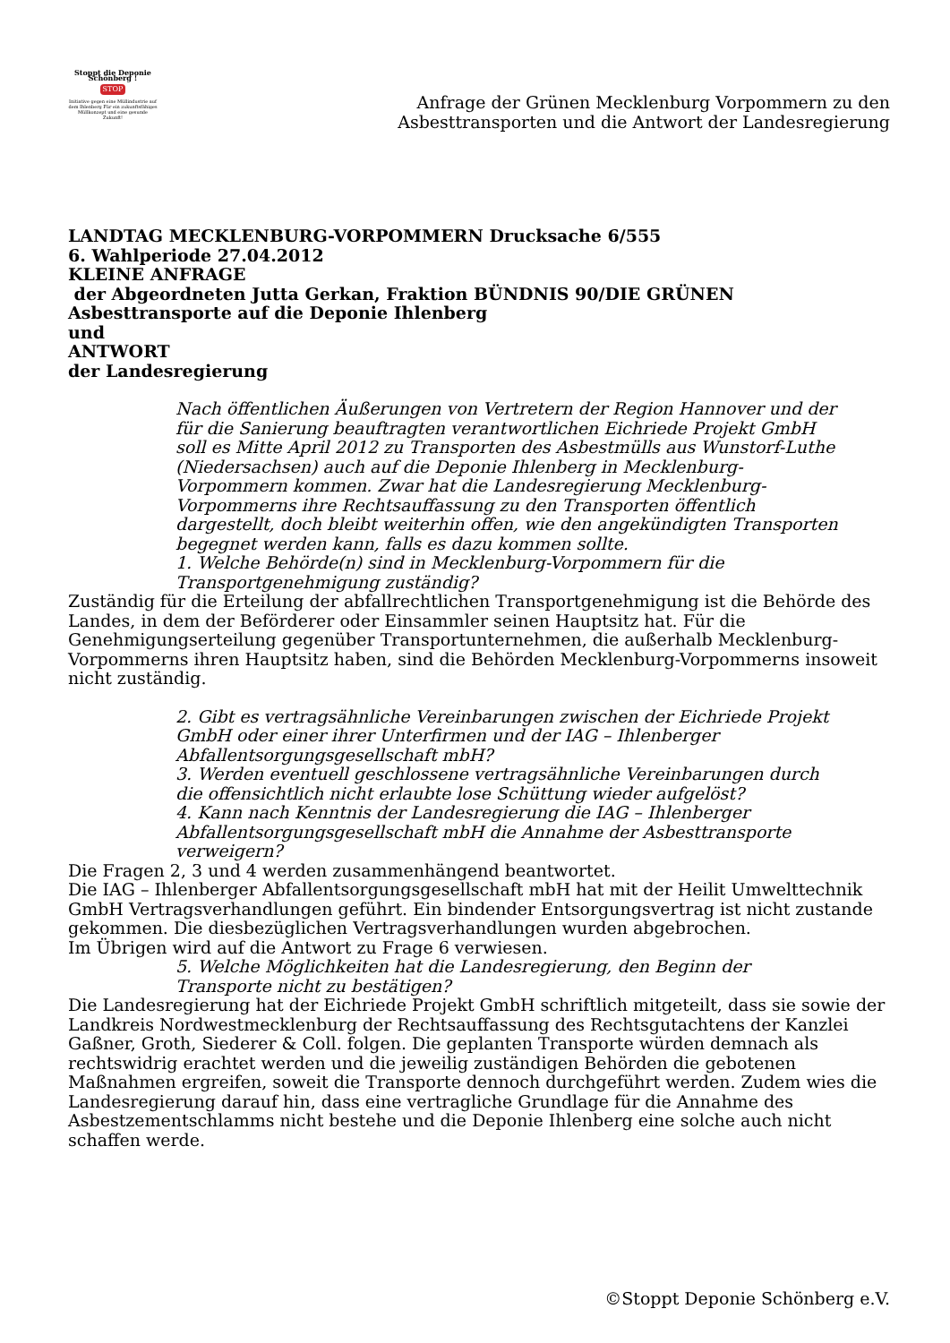Stoppt die Deponie Schönberg !
STOP
Initiative gegen eine Müllindustrie auf dem Ihlenberg Für ein zukunftsfähiges Müllkonzept und eine gesunde Zukunft!
Anfrage der Grünen Mecklenburg Vorpommern zu den
Asbesttransporten und die Antwort der Landesregierung
LANDTAG MECKLENBURG-VORPOMMERN Drucksache 6/555
6. Wahlperiode 27.04.2012
KLEINE ANFRAGE
der Abgeordneten Jutta Gerkan, Fraktion BÜNDNIS 90/DIE GRÜNEN
Asbesttransporte auf die Deponie Ihlenberg
und
ANTWORT
der Landesregierung
Nach öffentlichen Äußerungen von Vertretern der Region Hannover und der für die Sanierung beauftragten verantwortlichen Eichriede Projekt GmbH soll es Mitte April 2012 zu Transporten des Asbestmülls aus Wunstorf-Luthe (Niedersachsen) auch auf die Deponie Ihlenberg in Mecklenburg-Vorpommern kommen. Zwar hat die Landesregierung Mecklenburg-Vorpommerns ihre Rechtsauffassung zu den Transporten öffentlich dargestellt, doch bleibt weiterhin offen, wie den angekündigten Transporten begegnet werden kann, falls es dazu kommen sollte.
1. Welche Behörde(n) sind in Mecklenburg-Vorpommern für die Transportgenehmigung zuständig?
Zuständig für die Erteilung der abfallrechtlichen Transportgenehmigung ist die Behörde des Landes, in dem der Beförderer oder Einsammler seinen Hauptsitz hat. Für die Genehmigungserteilung gegenüber Transportunternehmen, die außerhalb Mecklenburg-Vorpommerns ihren Hauptsitz haben, sind die Behörden Mecklenburg-Vorpommerns insoweit nicht zuständig.
2. Gibt es vertragsähnliche Vereinbarungen zwischen der Eichriede Projekt GmbH oder einer ihrer Unterfirmen und der IAG – Ihlenberger Abfallentsorgungsgesellschaft mbH?
3. Werden eventuell geschlossene vertragsähnliche Vereinbarungen durch die offensichtlich nicht erlaubte lose Schüttung wieder aufgelöst?
4. Kann nach Kenntnis der Landesregierung die IAG – Ihlenberger Abfallentsorgungsgesellschaft mbH die Annahme der Asbesttransporte verweigern?
Die Fragen 2, 3 und 4 werden zusammenhängend beantwortet.
Die IAG – Ihlenberger Abfallentsorgungsgesellschaft mbH hat mit der Heilit Umwelttechnik GmbH Vertragsverhandlungen geführt. Ein bindender Entsorgungsvertrag ist nicht zustande gekommen. Die diesbezüglichen Vertragsverhandlungen wurden abgebrochen.
Im Übrigen wird auf die Antwort zu Frage 6 verwiesen.
5. Welche Möglichkeiten hat die Landesregierung, den Beginn der Transporte nicht zu bestätigen?
Die Landesregierung hat der Eichriede Projekt GmbH schriftlich mitgeteilt, dass sie sowie der Landkreis Nordwestmecklenburg der Rechtsauffassung des Rechtsgutachtens der Kanzlei Gaßner, Groth, Siederer & Coll. folgen. Die geplanten Transporte würden demnach als rechtswidrig erachtet werden und die jeweilig zuständigen Behörden die gebotenen Maßnahmen ergreifen, soweit die Transporte dennoch durchgeführt werden. Zudem wies die Landesregierung darauf hin, dass eine vertragliche Grundlage für die Annahme des Asbestzementschlamms nicht bestehe und die Deponie Ihlenberg eine solche auch nicht schaffen werde.
©Stoppt Deponie Schönberg e.V.